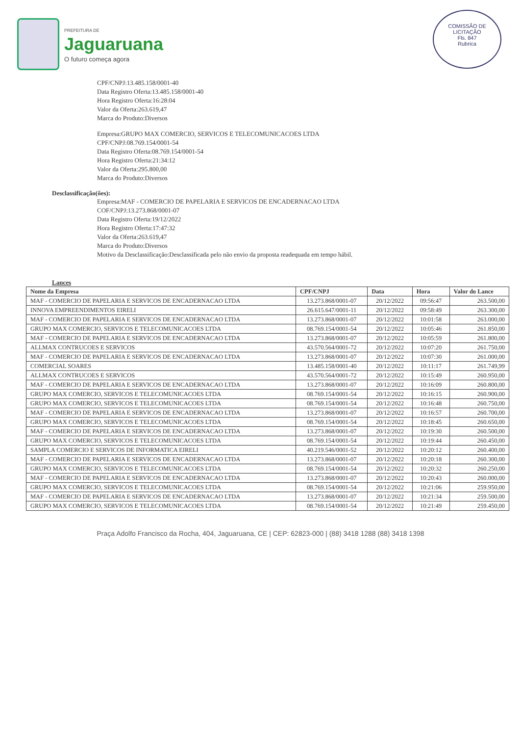PREFEITURA DE
Jaguaruana
O futuro começa agora
COMISSÃO DE LICITAÇÃO
Fls. 847
Rubrica
CPF/CNPJ:13.485.158/0001-40
Data Registro Oferta:13.485.158/0001-40
Hora Registro Oferta:16:28:04
Valor da Oferta:263.619,47
Marca do Produto:Diversos
Empresa:GRUPO MAX COMERCIO, SERVICOS E TELECOMUNICACOES LTDA
CPF/CNPJ:08.769.154/0001-54
Data Registro Oferta:08.769.154/0001-54
Hora Registro Oferta:21:34:12
Valor da Oferta:295.800,00
Marca do Produto:Diversos
Desclassificação(ões):
Empresa:MAF - COMERCIO DE PAPELARIA E SERVICOS DE ENCADERNACAO LTDA
COF/CNPJ:13.273.868/0001-07
Data Registro Oferta:19/12/2022
Hora Registro Oferta:17:47:32
Valor da Oferta:263.619,47
Marca do Produto:Diversos
Motivo da Desclassificação:Desclassificada pelo não envio da proposta readequada em tempo hábil.
Lances
| Nome da Empresa | CPF/CNPJ | Data | Hora | Valor do Lance |
| --- | --- | --- | --- | --- |
| MAF - COMERCIO DE PAPELARIA E SERVICOS DE ENCADERNACAO LTDA | 13.273.868/0001-07 | 20/12/2022 | 09:56:47 | 263.500,00 |
| INNOVA EMPREENDIMENTOS EIRELI | 26.615.647/0001-11 | 20/12/2022 | 09:58:49 | 263.300,00 |
| MAF - COMERCIO DE PAPELARIA E SERVICOS DE ENCADERNACAO LTDA | 13.273.868/0001-07 | 20/12/2022 | 10:01:58 | 263.000,00 |
| GRUPO MAX COMERCIO, SERVICOS E TELECOMUNICACOES LTDA | 08.769.154/0001-54 | 20/12/2022 | 10:05:46 | 261.850,00 |
| MAF - COMERCIO DE PAPELARIA E SERVICOS DE ENCADERNACAO LTDA | 13.273.868/0001-07 | 20/12/2022 | 10:05:59 | 261.800,00 |
| ALLMAX CONTRUCOES E SERVICOS | 43.570.564/0001-72 | 20/12/2022 | 10:07:20 | 261.750,00 |
| MAF - COMERCIO DE PAPELARIA E SERVICOS DE ENCADERNACAO LTDA | 13.273.868/0001-07 | 20/12/2022 | 10:07:30 | 261.000,00 |
| COMERCIAL SOARES | 13.485.158/0001-40 | 20/12/2022 | 10:11:17 | 261.749,99 |
| ALLMAX CONTRUCOES E SERVICOS | 43.570.564/0001-72 | 20/12/2022 | 10:15:49 | 260.950,00 |
| MAF - COMERCIO DE PAPELARIA E SERVICOS DE ENCADERNACAO LTDA | 13.273.868/0001-07 | 20/12/2022 | 10:16:09 | 260.800,00 |
| GRUPO MAX COMERCIO, SERVICOS E TELECOMUNICACOES LTDA | 08.769.154/0001-54 | 20/12/2022 | 10:16:15 | 260.900,00 |
| GRUPO MAX COMERCIO, SERVICOS E TELECOMUNICACOES LTDA | 08.769.154/0001-54 | 20/12/2022 | 10:16:48 | 260.750,00 |
| MAF - COMERCIO DE PAPELARIA E SERVICOS DE ENCADERNACAO LTDA | 13.273.868/0001-07 | 20/12/2022 | 10:16:57 | 260.700,00 |
| GRUPO MAX COMERCIO, SERVICOS E TELECOMUNICACOES LTDA | 08.769.154/0001-54 | 20/12/2022 | 10:18:45 | 260.650,00 |
| MAF - COMERCIO DE PAPELARIA E SERVICOS DE ENCADERNACAO LTDA | 13.273.868/0001-07 | 20/12/2022 | 10:19:30 | 260.500,00 |
| GRUPO MAX COMERCIO, SERVICOS E TELECOMUNICACOES LTDA | 08.769.154/0001-54 | 20/12/2022 | 10:19:44 | 260.450,00 |
| SAMPLA COMERCIO E SERVICOS DE INFORMATICA EIRELI | 40.219.546/0001-52 | 20/12/2022 | 10:20:12 | 260.400,00 |
| MAF - COMERCIO DE PAPELARIA E SERVICOS DE ENCADERNACAO LTDA | 13.273.868/0001-07 | 20/12/2022 | 10:20:18 | 260.300,00 |
| GRUPO MAX COMERCIO, SERVICOS E TELECOMUNICACOES LTDA | 08.769.154/0001-54 | 20/12/2022 | 10:20:32 | 260.250,00 |
| MAF - COMERCIO DE PAPELARIA E SERVICOS DE ENCADERNACAO LTDA | 13.273.868/0001-07 | 20/12/2022 | 10:20:43 | 260.000,00 |
| GRUPO MAX COMERCIO, SERVICOS E TELECOMUNICACOES LTDA | 08.769.154/0001-54 | 20/12/2022 | 10:21:06 | 259.950,00 |
| MAF - COMERCIO DE PAPELARIA E SERVICOS DE ENCADERNACAO LTDA | 13.273.868/0001-07 | 20/12/2022 | 10:21:34 | 259.500,00 |
| GRUPO MAX COMERCIO, SERVICOS E TELECOMUNICACOES LTDA | 08.769.154/0001-54 | 20/12/2022 | 10:21:49 | 259.450,00 |
Praça Adolfo Francisco da Rocha, 404, Jaguaruana, CE | CEP: 62823-000 | (88) 3418 1288 (88) 3418 1398